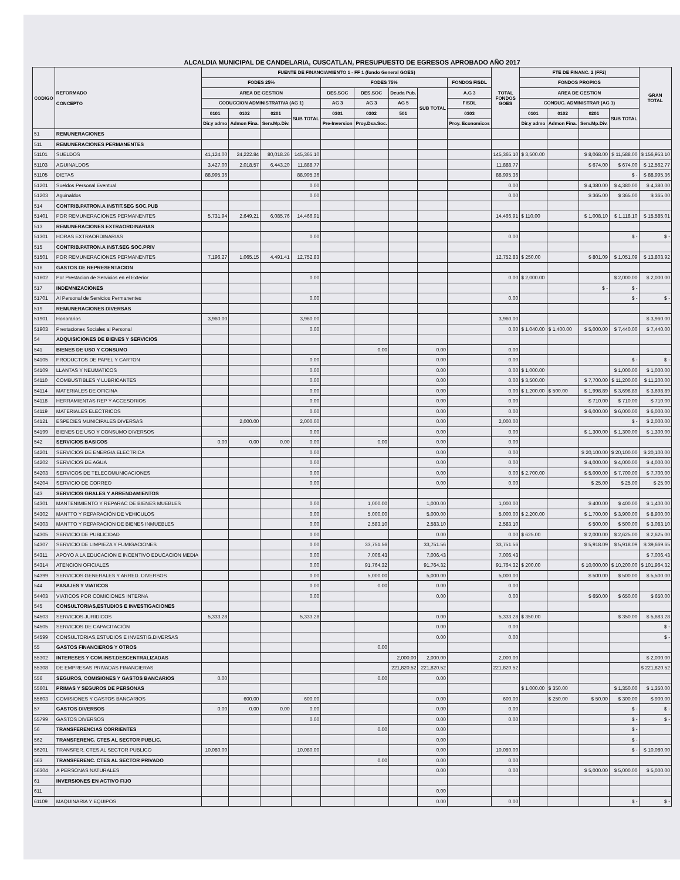ALCALDIA MUNICIPAL DE CANDELARIA, CUSCATLAN, PRESUPUESTO DE EGRESOS APROBADO AÑO 2017
| CODIGO | REFORMADO CONCEPTO | FUENTE DE FINANCIAMIENTO 1 - FF 1 (fondo General GOES) | | | | | | | | | TOTAL FONDOS GOES | FTE DE FINANC. 2 (FF2) | | | | GRAN TOTAL |
| --- | --- | --- | --- | --- | --- | --- | --- | --- | --- | --- | --- | --- | --- | --- | --- | --- |
| | | FODES 25% | | | | FODES 75% | | | | FONDOS FISDL | | FONDOS PROPIOS | | | | |
| | | AREA DE GESTION | | | | DES.SOC | DES.SOC | Deuda Pub. | SUB TOTAL | A.G 3 | | AREA DE GESTION | | | | |
| | | CODUCCION ADMINISTRATIVA (AG 1) | | | | AG 3 | AG 3 | AG 5 | | FISDL | | CONDUC. ADMINISTRAR (AG 1) | | | | |
| | | 0101 | 0102 | 0201 | SUB TOTAL | 0301 | 0302 | 501 | | 0303 | | 0101 | 0102 | 0201 | SUB TOTAL | |
| | | Dir.y admo | Admon Fina. | Serv.Mp.Div. | | Pre-Inversion | Proy.Dsa.Soc. | | | Proy. Economicos | | Dir.y admo | Admon Fina. | Serv.Mp.Div. | | |
| 51 | REMUNERACIONES | | | | | | | | | | | | | | | |
| 511 | REMUNERACIONES PERMANENTES | | | | | | | | | | | | | | | |
| 51101 | SUELDOS | 41,124.00 | 24,222.84 | 80,018.26 | 145,365.10 | | | | | | 145,365.10 | $ 3,500.00 | | $ 8,068.00 | $ 11,588.00 | $ 156,953.10 |
| 51103 | AGUINALDOS | 3,427.00 | 2,018.57 | 6,443.20 | 11,888.77 | | | | | | 11,888.77 | | | $ 674.00 | $ 674.00 | $ 12,562.77 |
| 51105 | DIETAS | 88,995.36 | | | 88,995.36 | | | | | | 88,995.36 | | | | $ - | $ 88,995.36 |
| 51201 | Sueldos Personal Eventual | | | | 0.00 | | | | | | 0.00 | | | $ 4,380.00 | $ 4,380.00 | $ 4,380.00 |
| 51203 | Aguinaldos | | | | 0.00 | | | | | | 0.00 | | | $ 365.00 | $ 365.00 | $ 365.00 |
| 514 | CONTRIB.PATRON.A INSTIT.SEG SOC.PUB | | | | | | | | | | | | | | | |
| 51401 | POR REMUNERACIONES PERMANENTES | 5,731.94 | 2,649.21 | 6,085.76 | 14,466.91 | | | | | | 14,466.91 | $ 110.00 | | $ 1,008.10 | $ 1,118.10 | $ 15,585.01 |
| 513 | REMUNERACIONES EXTRAORDINARIAS | | | | | | | | | | | | | | | |
| 51301 | HORAS EXTRAORDINARIAS | | | | 0.00 | | | | | | 0.00 | | | | $ - | $ - |
| 515 | CONTRIB.PATRON.A INST.SEG SOC.PRIV | | | | | | | | | | | | | | | |
| 51501 | POR REMUNERACIONES PERMANENTES | 7,196.27 | 1,065.15 | 4,491.41 | 12,752.83 | | | | | | 12,752.83 | $ 250.00 | | $ 801.09 | $ 1,051.09 | $ 13,803.92 |
| 516 | GASTOS DE REPRESENTACION | | | | | | | | | | | | | | | |
| 51602 | Por Prestacion de Servicios en el Exterior | | | | 0.00 | | | | | | 0.00 | $ 2,000.00 | | | $ 2,000.00 | $ 2,000.00 |
| 517 | INDEMNIZACIONES | | | | | | | | | | | | | $ - | $ - | |
| 51701 | Al Personal de Servicios Permanentes | | | | 0.00 | | | | | | 0.00 | | | | $ - | $ - |
| 519 | REMUNERACIONES DIVERSAS | | | | | | | | | | | | | | | |
| 51901 | Honorarios | 3,960.00 | | | 3,960.00 | | | | | | 3,960.00 | | | | | $ 3,960.00 |
| 51903 | Prestaciones Sociales al Personal | | | | 0.00 | | | | | | 0.00 | $ 1,040.00 | $ 1,400.00 | $ 5,000.00 | $ 7,440.00 | $ 7,440.00 |
| 54 | ADQUISICIONES DE BIENES Y SERVICIOS | | | | | | | | | | | | | | | |
| 541 | BIENES DE USO Y CONSUMO | | | | | | 0.00 | | 0.00 | | 0.00 | | | | | |
| 54105 | PRODUCTOS DE PAPEL Y CARTON | | | | 0.00 | | | | 0.00 | | 0.00 | | | | $ - | $ - |
| 54109 | LLANTAS Y NEUMATICOS | | | | 0.00 | | | | 0.00 | | 0.00 | $ 1,000.00 | | | $ 1,000.00 | $ 1,000.00 |
| 54110 | COMBUSTIBLES Y LUBRICANTES | | | | 0.00 | | | | 0.00 | | 0.00 | $ 3,500.00 | | $ 7,700.00 | $ 11,200.00 | $ 11,200.00 |
| 54114 | MATERIALES DE OFICINA | | | | 0.00 | | | | 0.00 | | 0.00 | $ 1,200.00 | $ 500.00 | $ 1,998.89 | $ 3,698.89 | $ 3,698.89 |
| 54118 | HERRAMIENTAS REP Y ACCESORIOS | | | | 0.00 | | | | 0.00 | | 0.00 | | | $ 710.00 | $ 710.00 | $ 710.00 |
| 54119 | MATERIALES ELECTRICOS | | | | 0.00 | | | | 0.00 | | 0.00 | | | $ 6,000.00 | $ 6,000.00 | $ 6,000.00 |
| 54121 | ESPECIES MUNICIPALES DIVERSAS | | 2,000.00 | | 2,000.00 | | | | 0.00 | | 2,000.00 | | | | $ - | $ 2,000.00 |
| 54199 | BIENES DE USO Y CONSUMO DIVERSOS | | | | 0.00 | | | | 0.00 | | 0.00 | | | $ 1,300.00 | $ 1,300.00 | $ 1,300.00 |
| 542 | SERVICIOS BASICOS | 0.00 | 0.00 | 0.00 | 0.00 | | 0.00 | | 0.00 | | 0.00 | | | | | |
| 54201 | SERVICIOS DE ENERGIA ELECTRICA | | | | 0.00 | | | | 0.00 | | 0.00 | | | $ 20,100.00 | $ 20,100.00 | $ 20,100.00 |
| 54202 | SERVICIOS DE AGUA | | | | 0.00 | | | | 0.00 | | 0.00 | | | $ 4,000.00 | $ 4,000.00 | $ 4,000.00 |
| 54203 | SERVICOS DE TELECOMUNICACIONES | | | | 0.00 | | | | 0.00 | | 0.00 | $ 2,700.00 | | $ 5,000.00 | $ 7,700.00 | $ 7,700.00 |
| 54204 | SERVICIO DE CORREO | | | | 0.00 | | | | 0.00 | | 0.00 | | | $ 25.00 | $ 25.00 | $ 25.00 |
| 543 | SERVICIOS GRALES Y ARRENDAMIENTOS | | | | | | | | | | | | | | | |
| 54301 | MANTENIMIENTO Y REPARAC DE BIENES MUEBLES | | | | 0.00 | | 1,000.00 | | 1,000.00 | | 1,000.00 | | | $ 400.00 | $ 400.00 | $ 1,400.00 |
| 54302 | MANTTO Y REPARACIÓN DE VEHICULOS | | | | 0.00 | | 5,000.00 | | 5,000.00 | | 5,000.00 | $ 2,200.00 | | $ 1,700.00 | $ 3,900.00 | $ 8,900.00 |
| 54303 | MANTTO Y REPARACION DE BIENES INMUEBLES | | | | 0.00 | | 2,583.10 | | 2,583.10 | | 2,583.10 | | | $ 500.00 | $ 500.00 | $ 3,083.10 |
| 54305 | SERVICIO DE PUBLICIDAD | | | | 0.00 | | | | 0.00 | | 0.00 | $ 625.00 | | $ 2,000.00 | $ 2,625.00 | $ 2,625.00 |
| 54307 | SERVICIO DE LIMPIEZA Y FUMIGACIONES | | | | 0.00 | | 33,751.56 | | 33,751.56 | | 33,751.56 | | | $ 5,918.09 | $ 5,918.09 | $ 39,669.65 |
| 54311 | APOYO A LA EDUCACION E INCENTIVO EDUCACION MEDIA | | | | 0.00 | | 7,006.43 | | 7,006.43 | | 7,006.43 | | | | | $ 7,006.43 |
| 54314 | ATENCION OFICIALES | | | | 0.00 | | 91,764.32 | | 91,764.32 | | 91,764.32 | $ 200.00 | | $ 10,000.00 | $ 10,200.00 | $ 101,964.32 |
| 54399 | SERVICIOS GENERALES Y ARRED. DIVERSOS | | | | 0.00 | | 5,000.00 | | 5,000.00 | | 5,000.00 | | | $ 500.00 | $ 500.00 | $ 5,500.00 |
| 544 | PASAJES Y VIATICOS | | | | 0.00 | | 0.00 | | 0.00 | | 0.00 | | | | | |
| 54403 | VIATICOS POR COMICIONES INTERNA | | | | 0.00 | | | | 0.00 | | 0.00 | | | $ 650.00 | $ 650.00 | $ 650.00 |
| 545 | CONSULTORIAS,ESTUDIOS E INVESTIGACIONES | | | | | | | | | | | | | | | |
| 54503 | SERVICIOS JURIDICOS | 5,333.28 | | | 5,333.28 | | | | 0.00 | | 5,333.28 | $ 350.00 | | | $ 350.00 | $ 5,683.28 |
| 54505 | SERVICIOS DE CAPACITACIÓN | | | | | | | | 0.00 | | 0.00 | | | | | $ - |
| 54599 | CONSULTORIAS,ESTUDIOS E INVESTIG.DIVERSAS | | | | | | | | 0.00 | | 0.00 | | | | | $ - |
| 55 | GASTOS FINANCIEROS Y OTROS | | | | | | 0.00 | | | | | | | | | |
| 55302 | INTERESES Y COM.INST.DESCENTRALIZADAS | | | | | | | 2,000.00 | 2,000.00 | | 2,000.00 | | | | | $ 2,000.00 |
| 55308 | DE EMPRESAS PRIVADAS FINANCIERAS | | | | | | | 221,820.52 | 221,820.52 | | 221,820.52 | | | | | $ 221,820.52 |
| 556 | SEGUROS, COMISIONES Y GASTOS BANCARIOS | 0.00 | | | | | 0.00 | | 0.00 | | | | | | | |
| 55601 | PRIMAS Y SEGUROS DE PERSONAS | | | | | | | | | | | $ 1,000.00 | $ 350.00 | | $ 1,350.00 | $ 1,350.00 |
| 55603 | COMISIONES Y GASTOS BANCARIOS | | 600.00 | | 600.00 | | | | 0.00 | | 600.00 | | $ 250.00 | $ 50.00 | $ 300.00 | $ 900.00 |
| 57 | GASTOS DIVERSOS | 0.00 | 0.00 | 0.00 | 0.00 | | | | 0.00 | | 0.00 | | | | $ - | $ - |
| 55799 | GASTOS DIVERSOS | | | | 0.00 | | | | 0.00 | | 0.00 | | | | $ - | $ - |
| 56 | TRANSFERENCIAS CORRIENTES | | | | | | 0.00 | | 0.00 | | | | | | $ - | |
| 562 | TRANSFERENC. CTES AL SECTOR PUBLIC. | | | | | | | | 0.00 | | | | | | $ - | |
| 56201 | TRANSFER. CTES AL SECTOR PUBLICO | 10,080.00 | | | 10,080.00 | | | | 0.00 | | 10,080.00 | | | | $ - | $ 10,080.00 |
| 563 | TRANSFERENC. CTES AL SECTOR PRIVADO | | | | | | 0.00 | | 0.00 | | 0.00 | | | | | |
| 56304 | A PERSONAS NATURALES | | | | | | | | 0.00 | | 0.00 | | | $ 5,000.00 | $ 5,000.00 | $ 5,000.00 |
| 61 | INVERSIONES EN ACTIVO FIJO | | | | | | | | | | | | | | | |
| 611 | | | | | | | | | 0.00 | | | | | | | |
| 61109 | MAQUINARIA Y EQUIPOS | | | | | | | | 0.00 | | 0.00 | | | | $ - | $ - |